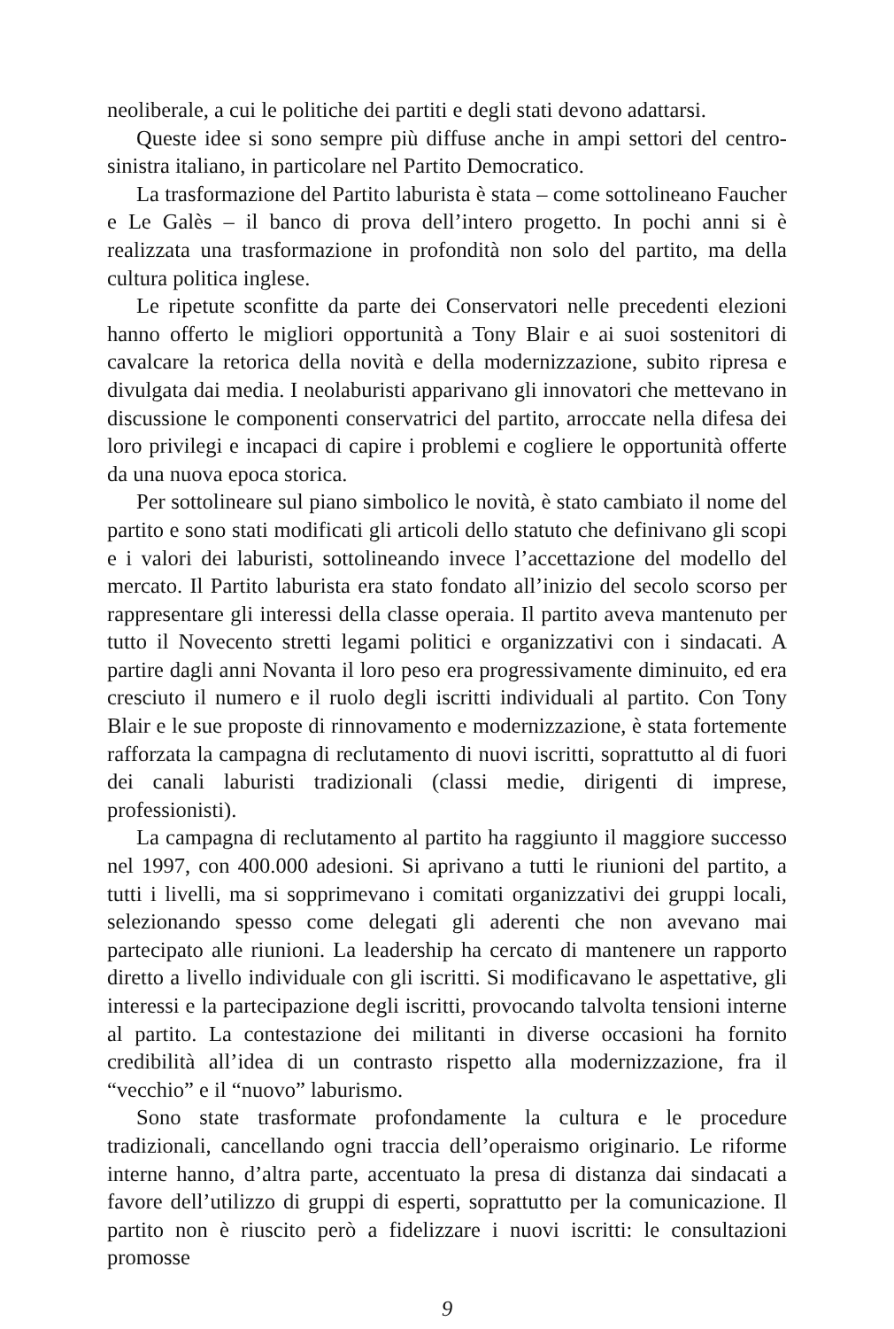neoliberale, a cui le politiche dei partiti e degli stati devono adattarsi.
Queste idee si sono sempre più diffuse anche in ampi settori del centro-sinistra italiano, in particolare nel Partito Democratico.
La trasformazione del Partito laburista è stata – come sottolineano Faucher e Le Galès – il banco di prova dell’intero progetto. In pochi anni si è realizzata una trasformazione in profondità non solo del partito, ma della cultura politica inglese.
Le ripetute sconfitte da parte dei Conservatori nelle precedenti elezioni hanno offerto le migliori opportunità a Tony Blair e ai suoi sostenitori di cavalcare la retorica della novità e della modernizzazione, subito ripresa e divulgata dai media. I neolaburisti apparivano gli innovatori che mettevano in discussione le componenti conservatrici del partito, arroccate nella difesa dei loro privilegi e incapaci di capire i problemi e cogliere le opportunità offerte da una nuova epoca storica.
Per sottolineare sul piano simbolico le novità, è stato cambiato il nome del partito e sono stati modificati gli articoli dello statuto che definivano gli scopi e i valori dei laburisti, sottolineando invece l’accettazione del modello del mercato. Il Partito laburista era stato fondato all’inizio del secolo scorso per rappresentare gli interessi della classe operaia. Il partito aveva mantenuto per tutto il Novecento stretti legami politici e organizzativi con i sindacati. A partire dagli anni Novanta il loro peso era progressivamente diminuito, ed era cresciuto il numero e il ruolo degli iscritti individuali al partito. Con Tony Blair e le sue proposte di rinnovamento e modernizzazione, è stata fortemente rafforzata la campagna di reclutamento di nuovi iscritti, soprattutto al di fuori dei canali laburisti tradizionali (classi medie, dirigenti di imprese, professionisti).
La campagna di reclutamento al partito ha raggiunto il maggiore successo nel 1997, con 400.000 adesioni. Si aprivano a tutti le riunioni del partito, a tutti i livelli, ma si sopprimevano i comitati organizzativi dei gruppi locali, selezionando spesso come delegati gli aderenti che non avevano mai partecipato alle riunioni. La leadership ha cercato di mantenere un rapporto diretto a livello individuale con gli iscritti. Si modificavano le aspettative, gli interessi e la partecipazione degli iscritti, provocando talvolta tensioni interne al partito. La contestazione dei militanti in diverse occasioni ha fornito credibilità all’idea di un contrasto rispetto alla modernizzazione, fra il “vecchio” e il “nuovo” laburismo.
Sono state trasformate profondamente la cultura e le procedure tradizionali, cancellando ogni traccia dell’operaismo originario. Le riforme interne hanno, d’altra parte, accentuato la presa di distanza dai sindacati a favore dell’utilizzo di gruppi di esperti, soprattutto per la comunicazione. Il partito non è riuscito però a fidelizzare i nuovi iscritti: le consultazioni promosse
9